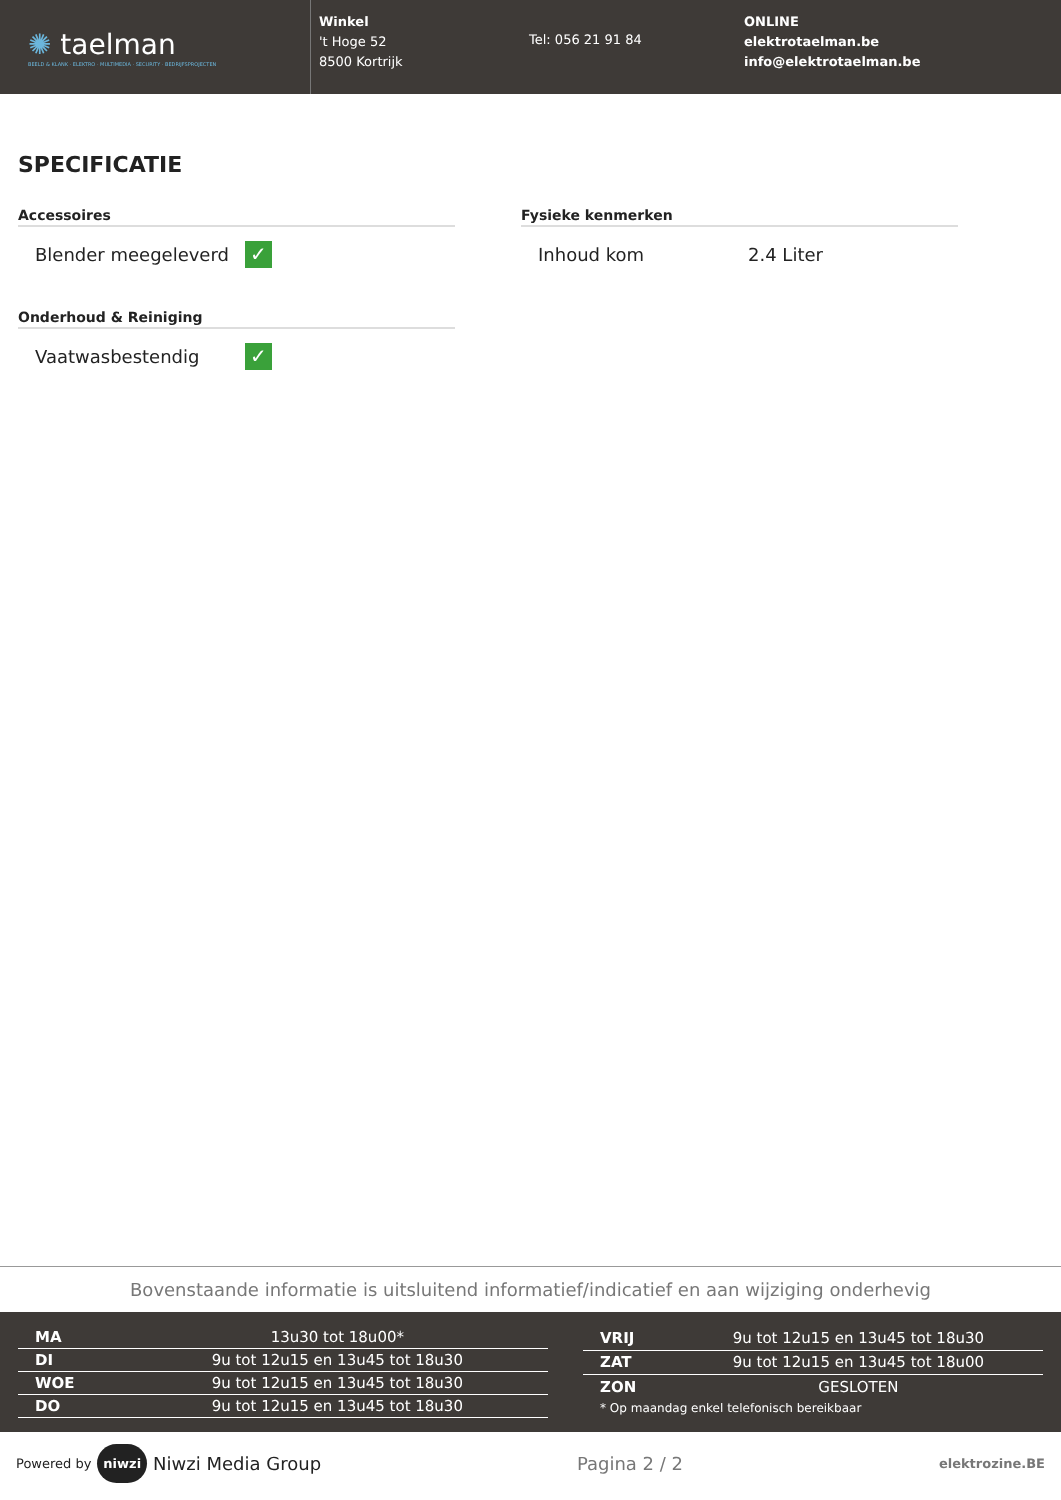✺ taelman
BEELD & KLANK · ELEKTRO · MULTIMEDIA · SECURITY · BEDRIJFSPROJECTEN
Winkel
't Hoge 52
8500 Kortrijk
Tel: 056 21 91 84
ONLINE
elektrotaelman.be
info@elektrotaelman.be
SPECIFICATIE
Accessoires
Blender meegeleverd
✓
Onderhoud & Reiniging
Vaatwasbestendig
✓
Fysieke kenmerken
Inhoud kom 2.4 Liter
Bovenstaande informatie is uitsluitend informatief/indicatief en aan wijziging onderhevig
| MA | 13u30 tot 18u00* |
| DI | 9u tot 12u15 en 13u45 tot 18u30 |
| WOE | 9u tot 12u15 en 13u45 tot 18u30 |
| DO | 9u tot 12u15 en 13u45 tot 18u30 |
| VRIJ | 9u tot 12u15 en 13u45 tot 18u30 |
| ZAT | 9u tot 12u15 en 13u45 tot 18u00 |
| ZON | GESLOTEN |
| * Op maandag enkel telefonisch bereikbaar | |
Powered by niwzi Niwzi Media Group Pagina 2 / 2 elektrozine.BE